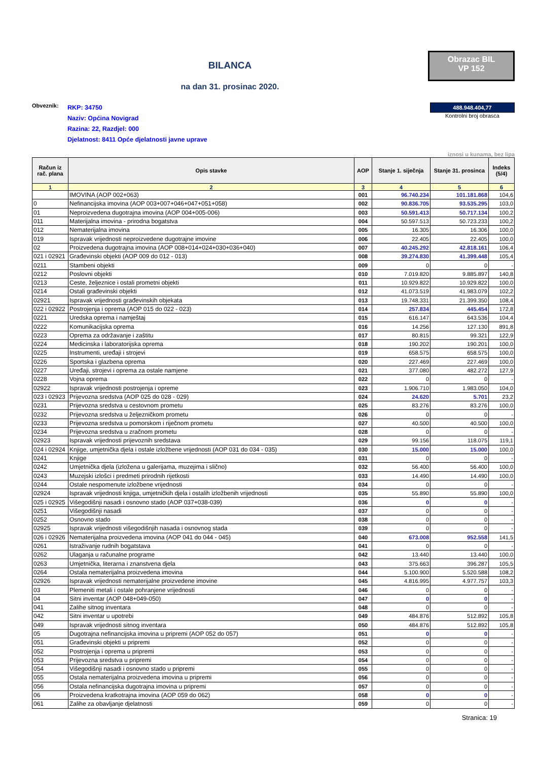BILANCA
na dan 31. prosinac 2020.
Obrazac BIL
VP 152
Obveznik:
RKP: 34750
Naziv: Općina Novigrad
Razina: 22, Razdjel: 000
Djelatnost: 8411 Opće djelatnosti javne uprave
488.948.404,77
Kontrolni broj obrasca
iznosi u kunama, bez lipa
| Račun iz rač. plana | Opis stavke | AOP | Stanje 1. siječnja | Stanje 31. prosinca | Indeks (5/4) |
| --- | --- | --- | --- | --- | --- |
| 1 | 2 | 3 | 4 | 5 | 6 |
| | IMOVINA (AOP 002+063) | 001 | 96.740.234 | 101.181.868 | 104,6 |
| 0 | Nefinancijska imovina (AOP 003+007+046+047+051+058) | 002 | 90.836.705 | 93.535.295 | 103,0 |
| 01 | Neproizvedena dugotrajna imovina (AOP 004+005-006) | 003 | 50.591.413 | 50.717.134 | 100,2 |
| 011 | Materijalna imovina - prirodna bogatstva | 004 | 50.597.513 | 50.723.233 | 100,2 |
| 012 | Nematerijalna imovina | 005 | 16.305 | 16.306 | 100,0 |
| 019 | Ispravak vrijednosti neproizvedene dugotrajne imovine | 006 | 22.405 | 22.405 | 100,0 |
| 02 | Proizvedena dugotrajna imovina (AOP 008+014+024+030+036+040) | 007 | 40.245.292 | 42.818.161 | 106,4 |
| 021 i 02921 | Građevinski objekti (AOP 009 do 012 - 013) | 008 | 39.274.830 | 41.399.448 | 105,4 |
| 0211 | Stambeni objekti | 009 | 0 | 0 | - |
| 0212 | Poslovni objekti | 010 | 7.019.820 | 9.885.897 | 140,8 |
| 0213 | Ceste, željeznice i ostali prometni objekti | 011 | 10.929.822 | 10.929.822 | 100,0 |
| 0214 | Ostali građevinski objekti | 012 | 41.073.519 | 41.983.079 | 102,2 |
| 02921 | Ispravak vrijednosti građevinskih objekata | 013 | 19.748.331 | 21.399.350 | 108,4 |
| 022 i 02922 | Postrojenja i oprema (AOP 015 do 022 - 023) | 014 | 257.834 | 445.454 | 172,8 |
| 0221 | Uredska oprema i namještaj | 015 | 616.147 | 643.536 | 104,4 |
| 0222 | Komunikacijska oprema | 016 | 14.256 | 127.130 | 891,8 |
| 0223 | Oprema za održavanje i zaštitu | 017 | 80.815 | 99.321 | 122,9 |
| 0224 | Medicinska i laboratorijska oprema | 018 | 190.202 | 190.201 | 100,0 |
| 0225 | Instrumenti, uređaji i strojevi | 019 | 658.575 | 658.575 | 100,0 |
| 0226 | Sportska i glazbena oprema | 020 | 227.469 | 227.469 | 100,0 |
| 0227 | Uređaji, strojevi i oprema za ostale namjene | 021 | 377.080 | 482.272 | 127,9 |
| 0228 | Vojna oprema | 022 | 0 | 0 | - |
| 02922 | Ispravak vrijednosti postrojenja i opreme | 023 | 1.906.710 | 1.983.050 | 104,0 |
| 023 i 02923 | Prijevozna sredstva (AOP 025 do 028 - 029) | 024 | 24.620 | 5.701 | 23,2 |
| 0231 | Prijevozna sredstva u cestovnom prometu | 025 | 83.276 | 83.276 | 100,0 |
| 0232 | Prijevozna sredstva u željezničkom prometu | 026 | 0 | 0 | - |
| 0233 | Prijevozna sredstva u pomorskom i riječnom prometu | 027 | 40.500 | 40.500 | 100,0 |
| 0234 | Prijevozna sredstva u zračnom prometu | 028 | 0 | 0 | - |
| 02923 | Ispravak vrijednosti prijevoznih sredstava | 029 | 99.156 | 118.075 | 119,1 |
| 024 i 02924 | Knjige, umjetnička djela i ostale izložbene vrijednosti (AOP 031 do 034 - 035) | 030 | 15.000 | 15.000 | 100,0 |
| 0241 | Knjige | 031 | 0 | 0 | - |
| 0242 | Umjetnička djela (izložena u galerijama, muzejima i slično) | 032 | 56.400 | 56.400 | 100,0 |
| 0243 | Muzejski izlošci i predmeti prirodnih rijetkosti | 033 | 14.490 | 14.490 | 100,0 |
| 0244 | Ostale nespomenute izložbene vrijednosti | 034 | 0 | 0 | - |
| 02924 | Ispravak vrijednosti knjiga, umjetničkih djela i ostalih izložbenih vrijednosti | 035 | 55.890 | 55.890 | 100,0 |
| 025 i 02925 | Višegodišnji nasadi i osnovno stado (AOP 037+038-039) | 036 | 0 | 0 | - |
| 0251 | Višegodišnji nasadi | 037 | 0 | 0 | - |
| 0252 | Osnovno stado | 038 | 0 | 0 | - |
| 02925 | Ispravak vrijednosti višegodišnjih nasada i osnovnog stada | 039 | 0 | 0 | - |
| 026 i 02926 | Nematerijalna proizvedena imovina (AOP 041 do 044 - 045) | 040 | 673.008 | 952.558 | 141,5 |
| 0261 | Istraživanje rudnih bogatstava | 041 | 0 | 0 | - |
| 0262 | Ulaganja u računalne programe | 042 | 13.440 | 13.440 | 100,0 |
| 0263 | Umjetnička, literarna i znanstvena djela | 043 | 375.663 | 396.287 | 105,5 |
| 0264 | Ostala nematerijalna proizvedena imovina | 044 | 5.100.900 | 5.520.588 | 108,2 |
| 02926 | Ispravak vrijednosti nematerijalne proizvedene imovine | 045 | 4.816.995 | 4.977.757 | 103,3 |
| 03 | Plemeniti metali i ostale pohranjene vrijednosti | 046 | 0 | 0 | - |
| 04 | Sitni inventar (AOP 048+049-050) | 047 | 0 | 0 | - |
| 041 | Zalihe sitnog inventara | 048 | 0 | 0 | - |
| 042 | Sitni inventar u upotrebi | 049 | 484.876 | 512.892 | 105,8 |
| 049 | Ispravak vrijednosti sitnog inventara | 050 | 484.876 | 512.892 | 105,8 |
| 05 | Dugotrajna nefinancijska imovina u pripremi (AOP 052 do 057) | 051 | 0 | 0 | - |
| 051 | Građevinski objekti u pripremi | 052 | 0 | 0 | - |
| 052 | Postrojenja i oprema u pripremi | 053 | 0 | 0 | - |
| 053 | Prijevozna sredstva u pripremi | 054 | 0 | 0 | - |
| 054 | Višegodišnji nasadi i osnovno stado u pripremi | 055 | 0 | 0 | - |
| 055 | Ostala nematerijalna proizvedena imovina u pripremi | 056 | 0 | 0 | - |
| 056 | Ostala nefinancijska dugotrajna imovina u pripremi | 057 | 0 | 0 | - |
| 06 | Proizvedena kratkotrajna imovina (AOP 059 do 062) | 058 | 0 | 0 | - |
| 061 | Zalihe za obavljanje djelatnosti | 059 | 0 | 0 | - |
Stranica: 19